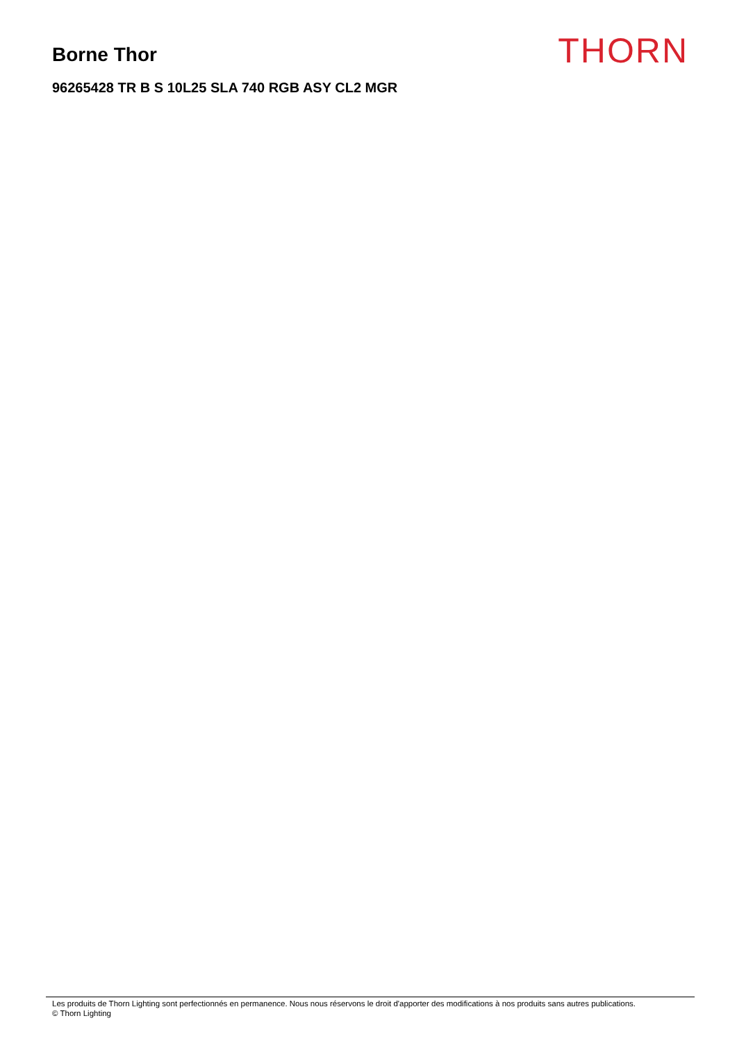Borne Thor
96265428 TR B S 10L25 SLA 740 RGB ASY CL2 MGR
THORN
Les produits de Thorn Lighting sont perfectionnés en permanence. Nous nous réservons le droit d'apporter des modifications à nos produits sans autres publications.
© Thorn Lighting